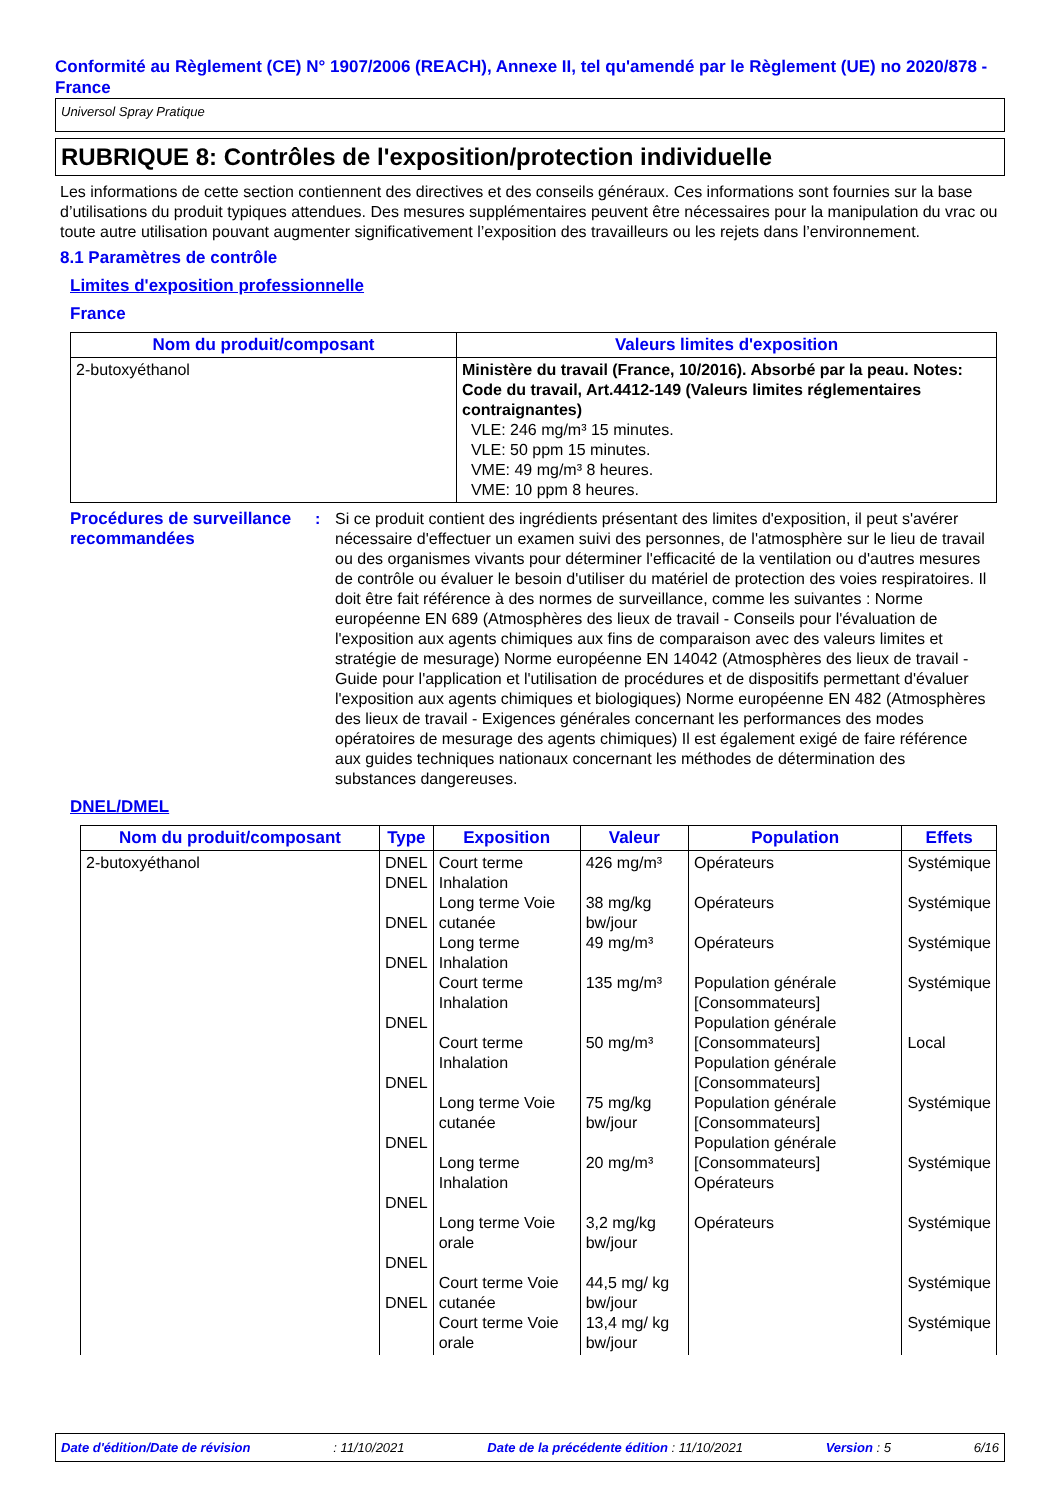Conformité au Règlement (CE) N° 1907/2006 (REACH), Annexe II, tel qu'amendé par le Règlement (UE) no 2020/878 - France
Universol Spray Pratique
RUBRIQUE 8: Contrôles de l'exposition/protection individuelle
Les informations de cette section contiennent des directives et des conseils généraux. Ces informations sont fournies sur la base d’utilisations du produit typiques attendues. Des mesures supplémentaires peuvent être nécessaires pour la manipulation du vrac ou toute autre utilisation pouvant augmenter significativement l’exposition des travailleurs ou les rejets dans l’environnement.
8.1 Paramètres de contrôle
Limites d'exposition professionnelle
France
| Nom du produit/composant | Valeurs limites d'exposition |
| --- | --- |
| 2-butoxyéthanol | Ministère du travail (France, 10/2016). Absorbé par la peau. Notes: Code du travail, Art.4412-149 (Valeurs limites réglementaires contraignantes) VLE: 246 mg/m³ 15 minutes. VLE: 50 ppm 15 minutes. VME: 49 mg/m³ 8 heures. VME: 10 ppm 8 heures. |
Procédures de surveillance recommandées
: Si ce produit contient des ingrédients présentant des limites d'exposition, il peut s'avérer nécessaire d'effectuer un examen suivi des personnes, de l'atmosphère sur le lieu de travail ou des organismes vivants pour déterminer l'efficacité de la ventilation ou d'autres mesures de contrôle ou évaluer le besoin d'utiliser du matériel de protection des voies respiratoires. Il doit être fait référence à des normes de surveillance, comme les suivantes : Norme européenne EN 689 (Atmosphères des lieux de travail - Conseils pour l'évaluation de l'exposition aux agents chimiques aux fins de comparaison avec des valeurs limites et stratégie de mesurage) Norme européenne EN 14042 (Atmosphères des lieux de travail - Guide pour l'application et l'utilisation de procédures et de dispositifs permettant d'évaluer l'exposition aux agents chimiques et biologiques) Norme européenne EN 482 (Atmosphères des lieux de travail - Exigences générales concernant les performances des modes opératoires de mesurage des agents chimiques) Il est également exigé de faire référence aux guides techniques nationaux concernant les méthodes de détermination des substances dangereuses.
DNEL/DMEL
| Nom du produit/composant | Type | Exposition | Valeur | Population | Effets |
| --- | --- | --- | --- | --- | --- |
| 2-butoxyéthanol | DNEL DNEL DNEL DNEL DNEL DNEL DNEL DNEL DNEL DNEL | Court terme Inhalation Long terme Voie cutanée Long terme Inhalation Court terme Inhalation Court terme Inhalation Long terme Voie cutanée Long terme Inhalation Long terme Voie orale Court terme Voie cutanée Court terme Voie orale | 426 mg/m³ 38 mg/kg bw/jour 49 mg/m³ 135 mg/m³ 50 mg/m³ 75 mg/kg bw/jour 20 mg/m³ 3,2 mg/kg bw/jour 44,5 mg/ kg bw/jour 13,4 mg/ kg bw/jour | Opérateurs Opérateurs Opérateurs Population générale [Consommateurs] Population générale [Consommateurs] Population générale [Consommateurs] Population générale [Consommateurs] Population générale [Consommateurs] Opérateurs Opérateurs | Systémique Systémique Systémique Systémique Local Systémique Systémique Systémique Systémique Systémique |
Date d'édition/Date de révision: 11/10/2021 Date de la précédente édition : 11/10/2021 Version : 5 6/16